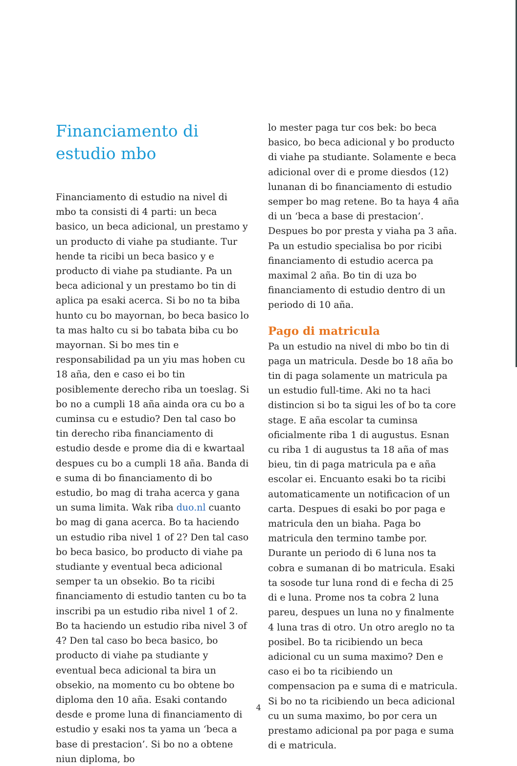Financiamento di estudio mbo
Financiamento di estudio na nivel di mbo ta consisti di 4 parti: un beca basico, un beca adicional, un prestamo y un producto di viahe pa studiante. Tur hende ta ricibi un beca basico y e producto di viahe pa studiante. Pa un beca adicional y un prestamo bo tin di aplica pa esaki acerca. Si bo no ta biba hunto cu bo mayornan, bo beca basico lo ta mas halto cu si bo tabata biba cu bo mayornan. Si bo mes tin e responsabilidad pa un yiu mas hoben cu 18 aña, den e caso ei bo tin posiblemente derecho riba un toeslag. Si bo no a cumpli 18 aña ainda ora cu bo a cuminsa cu e estudio? Den tal caso bo tin derecho riba financiamento di estudio desde e prome dia di e kwartaal despues cu bo a cumpli 18 aña. Banda di e suma di bo financiamento di bo estudio, bo mag di traha acerca y gana un suma limita. Wak riba duo.nl cuanto bo mag di gana acerca. Bo ta haciendo un estudio riba nivel 1 of 2? Den tal caso bo beca basico, bo producto di viahe pa studiante y eventual beca adicional semper ta un obsekio. Bo ta ricibi financiamento di estudio tanten cu bo ta inscribi pa un estudio riba nivel 1 of 2. Bo ta haciendo un estudio riba nivel 3 of 4? Den tal caso bo beca basico, bo producto di viahe pa studiante y eventual beca adicional ta bira un obsekio, na momento cu bo obtene bo diploma den 10 aña. Esaki contando desde e prome luna di financiamento di estudio y esaki nos ta yama un ‘beca a base di prestacion’. Si bo no a obtene niun diploma, bo
lo mester paga tur cos bek: bo beca basico, bo beca adicional y bo producto di viahe pa studiante. Solamente e beca adicional over di e prome diesdos (12) lunanan di bo financiamento di estudio semper bo mag retene. Bo ta haya 4 aña di un ‘beca a base di prestacion’. Despues bo por presta y viaha pa 3 aña. Pa un estudio specialisa bo por ricibi financiamento di estudio acerca pa maximal 2 aña. Bo tin di uza bo financiamento di estudio dentro di un periodo di 10 aña.
Pago di matricula
Pa un estudio na nivel di mbo bo tin di paga un matricula. Desde bo 18 aña bo tin di paga solamente un matricula pa un estudio full-time. Aki no ta haci distincion si bo ta sigui les of bo ta core stage. E aña escolar ta cuminsa oficialmente riba 1 di augustus. Esnan cu riba 1 di augustus ta 18 aña of mas bieu, tin di paga matricula pa e aña escolar ei. Encuanto esaki bo ta ricibi automaticamente un notificacion of un carta. Despues di esaki bo por paga e matricula den un biaha. Paga bo matricula den termino tambe por. Durante un periodo di 6 luna nos ta cobra e sumanan di bo matricula. Esaki ta sosode tur luna rond di e fecha di 25 di e luna. Prome nos ta cobra 2 luna pareu, despues un luna no y finalmente 4 luna tras di otro. Un otro areglo no ta posibel. Bo ta ricibiendo un beca adicional cu un suma maximo? Den e caso ei bo ta ricibiendo un compensacion pa e suma di e matricula. Si bo no ta ricibiendo un beca adicional cu un suma maximo, bo por cera un prestamo adicional pa por paga e suma di e matricula.
4